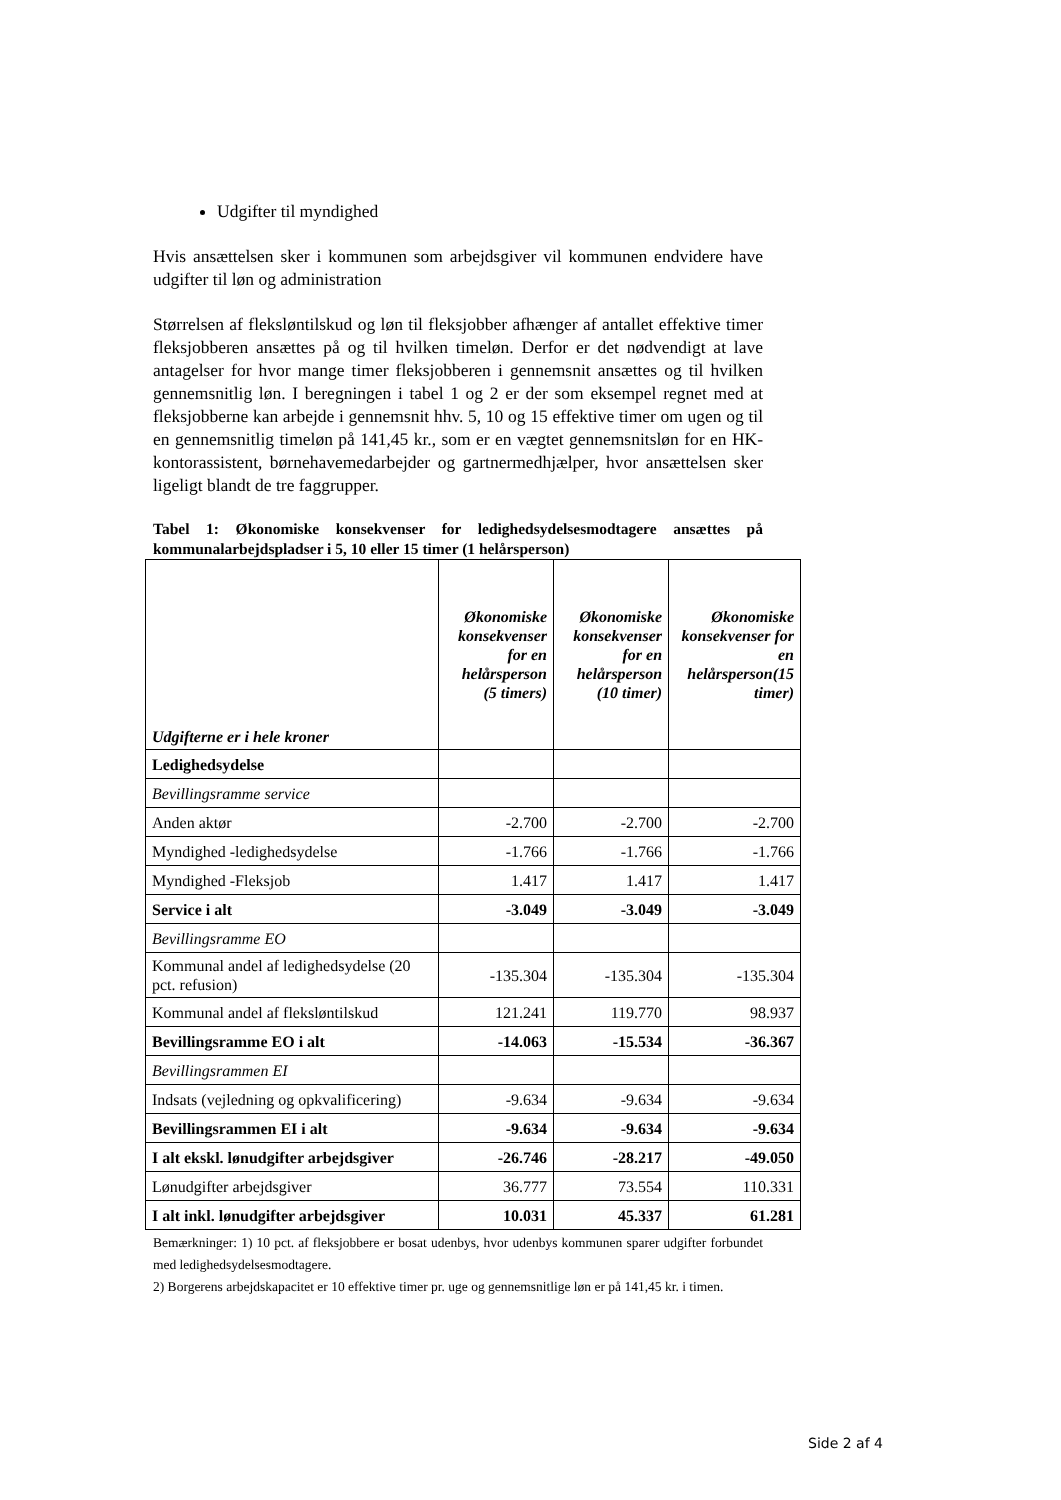Udgifter til myndighed
Hvis ansættelsen sker i kommunen som arbejdsgiver vil kommunen endvidere have udgifter til løn og administration
Størrelsen af fleksløntilskud og løn til fleksjobber afhænger af antallet effektive timer fleksjobberen ansættes på og til hvilken timeløn. Derfor er det nødvendigt at lave antagelser for hvor mange timer fleksjobberen i gennemsnit ansættes og til hvilken gennemsnitlig løn. I beregningen i tabel 1 og 2 er der som eksempel regnet med at fleksjobberne kan arbejde i gennemsnit hhv. 5, 10 og 15 effektive timer om ugen og til en gennemsnitlig timeløn på 141,45 kr., som er en vægtet gennemsnitsløn for en HK-kontorassistent, børnehavemedarbejder og gartnermedhjælper, hvor ansættelsen sker ligeligt blandt de tre faggrupper.
Tabel 1: Økonomiske konsekvenser for ledighedsydelsesmodtagere ansættes på kommunalarbejdspladser i 5, 10 eller 15 timer (1 helårsperson)
| Udgifterne er i hele kroner | Økonomiske konsekvenser for en helårsperson (5 timers) | Økonomiske konsekvenser for en helårsperson (10 timer) | Økonomiske konsekvenser for en helårsperson(15 timer) |
| --- | --- | --- | --- |
| Ledighedsydelse | | | |
| Bevillingsramme service | | | |
| Anden aktør | -2.700 | -2.700 | -2.700 |
| Myndighed -ledighedsydelse | -1.766 | -1.766 | -1.766 |
| Myndighed -Fleksjob | 1.417 | 1.417 | 1.417 |
| Service i alt | -3.049 | -3.049 | -3.049 |
| Bevillingsramme EO | | | |
| Kommunal andel af ledighedsydelse (20 pct. refusion) | -135.304 | -135.304 | -135.304 |
| Kommunal andel af fleksløntilskud | 121.241 | 119.770 | 98.937 |
| Bevillingsramme EO i alt | -14.063 | -15.534 | -36.367 |
| Bevillingsrammen EI | | | |
| Indsats (vejledning og opkvalificering) | -9.634 | -9.634 | -9.634 |
| Bevillingsrammen EI i alt | -9.634 | -9.634 | -9.634 |
| I alt ekskl. lønudgifter arbejdsgiver | -26.746 | -28.217 | -49.050 |
| Lønudgifter arbejdsgiver | 36.777 | 73.554 | 110.331 |
| I alt inkl. lønudgifter arbejdsgiver | 10.031 | 45.337 | 61.281 |
Bemærkninger: 1) 10 pct. af fleksjobbere er bosat udenbys, hvor udenbys kommunen sparer udgifter forbundet med ledighedsydelsesmodtagere.
2) Borgerens arbejdskapacitet er 10 effektive timer pr. uge og gennemsnitlige løn er på 141,45 kr. i timen.
Side 2 af 4